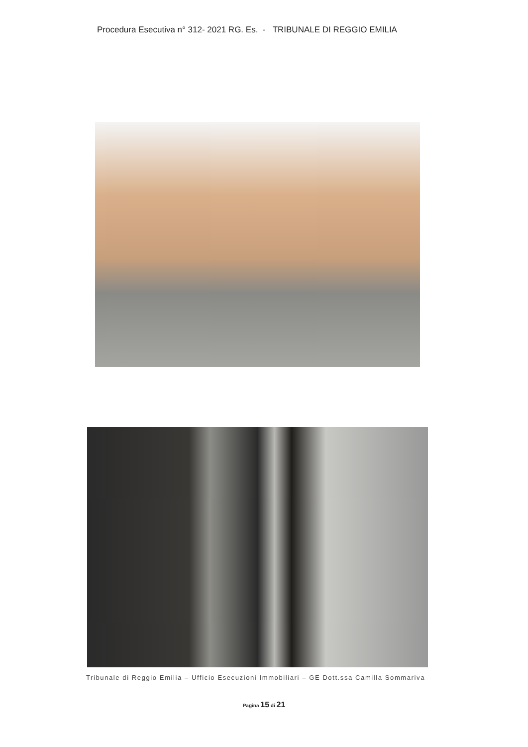Procedura Esecutiva n° 312- 2021 RG. Es. - TRIBUNALE DI REGGIO EMILIA
Tribunale di Reggio Emilia – Ufficio Esecuzioni Immobiliari – GE Dott.ssa Camilla Sommariva
Pagina 15 di 21